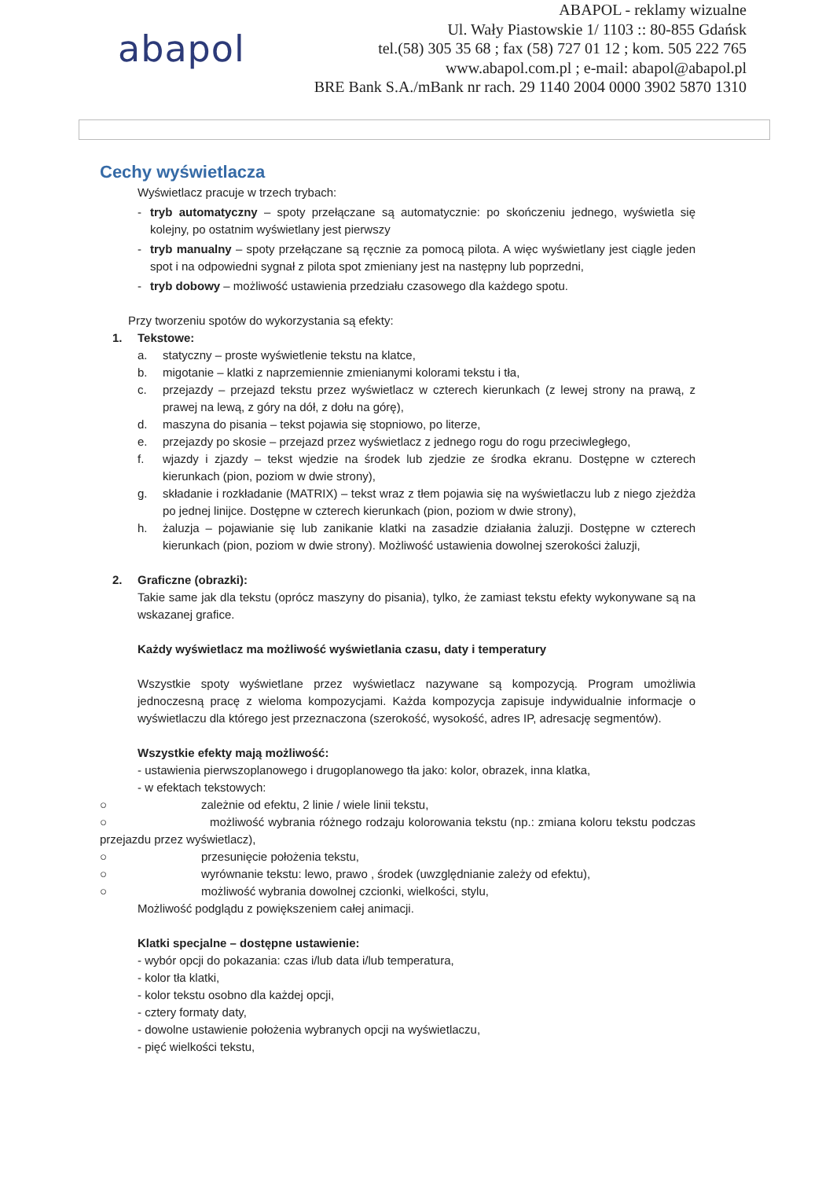abapol
ABAPOL - reklamy wizualne
Ul. Wały Piastowskie 1/ 1103 :: 80-855 Gdańsk
tel.(58) 305 35 68 ; fax (58) 727 01 12 ; kom. 505 222 765
www.abapol.com.pl ; e-mail: abapol@abapol.pl
BRE Bank S.A./mBank nr rach. 29 1140 2004 0000 3902 5870 1310
Cechy wyświetlacza
Wyświetlacz pracuje w trzech trybach:
- tryb automatyczny – spoty przełączane są automatycznie: po skończeniu jednego, wyświetla się kolejny, po ostatnim wyświetlany jest pierwszy
- tryb manualny – spoty przełączane są ręcznie za pomocą pilota. A więc wyświetlany jest ciągle jeden spot i na odpowiedni sygnał z pilota spot zmieniany jest na następny lub poprzedni,
- tryb dobowy – możliwość ustawienia przedziału czasowego dla każdego spotu.
Przy tworzeniu spotów do wykorzystania są efekty:
1. Tekstowe:
a. statyczny – proste wyświetlenie tekstu na klatce,
b. migotanie – klatki z naprzemiennie zmienianymi kolorami tekstu i tła,
c. przejazdy – przejazd tekstu przez wyświetlacz w czterech kierunkach (z lewej strony na prawą, z prawej na lewą, z góry na dół, z dołu na górę),
d. maszyna do pisania – tekst pojawia się stopniowo, po literze,
e. przejazdy po skosie – przejazd przez wyświetlacz z jednego rogu do rogu przeciwległego,
f. wjazdy i zjazdy – tekst wjedzie na środek lub zjedzie ze środka ekranu. Dostępne w czterech kierunkach (pion, poziom w dwie strony),
g. składanie i rozkładanie (MATRIX) – tekst wraz z tłem pojawia się na wyświetlaczu lub z niego zjeżdża po jednej linijce. Dostępne w czterech kierunkach (pion, poziom w dwie strony),
h. żaluzja – pojawianie się lub zanikanie klatki na zasadzie działania żaluzji. Dostępne w czterech kierunkach (pion, poziom w dwie strony). Możliwość ustawienia dowolnej szerokości żaluzji,
2. Graficzne (obrazki):
Takie same jak dla tekstu (oprócz maszyny do pisania), tylko, że zamiast tekstu efekty wykonywane są na wskazanej grafice.
Każdy wyświetlacz ma możliwość wyświetlania czasu, daty i temperatury
Wszystkie spoty wyświetlane przez wyświetlacz nazywane są kompozycją. Program umożliwia jednoczesną pracę z wieloma kompozycjami. Każda kompozycja zapisuje indywidualnie informacje o wyświetlaczu dla którego jest przeznaczona (szerokość, wysokość, adres IP, adresację segmentów).
Wszystkie efekty mają możliwość:
- ustawienia pierwszoplanowego i drugoplanowego tła jako: kolor, obrazek, inna klatka,
- w efektach tekstowych:
○ zależnie od efektu, 2 linie / wiele linii tekstu,
○ możliwość wybrania różnego rodzaju kolorowania tekstu (np.: zmiana koloru tekstu podczas przejazdu przez wyświetlacz),
○ przesunięcie położenia tekstu,
○ wyrównanie tekstu: lewo, prawo , środek (uwzględnianie zależy od efektu),
○ możliwość wybrania dowolnej czcionki, wielkości, stylu,
Możliwość podglądu z powiększeniem całej animacji.
Klatki specjalne – dostępne ustawienie:
- wybór opcji do pokazania: czas i/lub data i/lub temperatura,
- kolor tła klatki,
- kolor tekstu osobno dla każdej opcji,
- cztery formaty daty,
- dowolne ustawienie położenia wybranych opcji na wyświetlaczu,
- pięć wielkości tekstu,